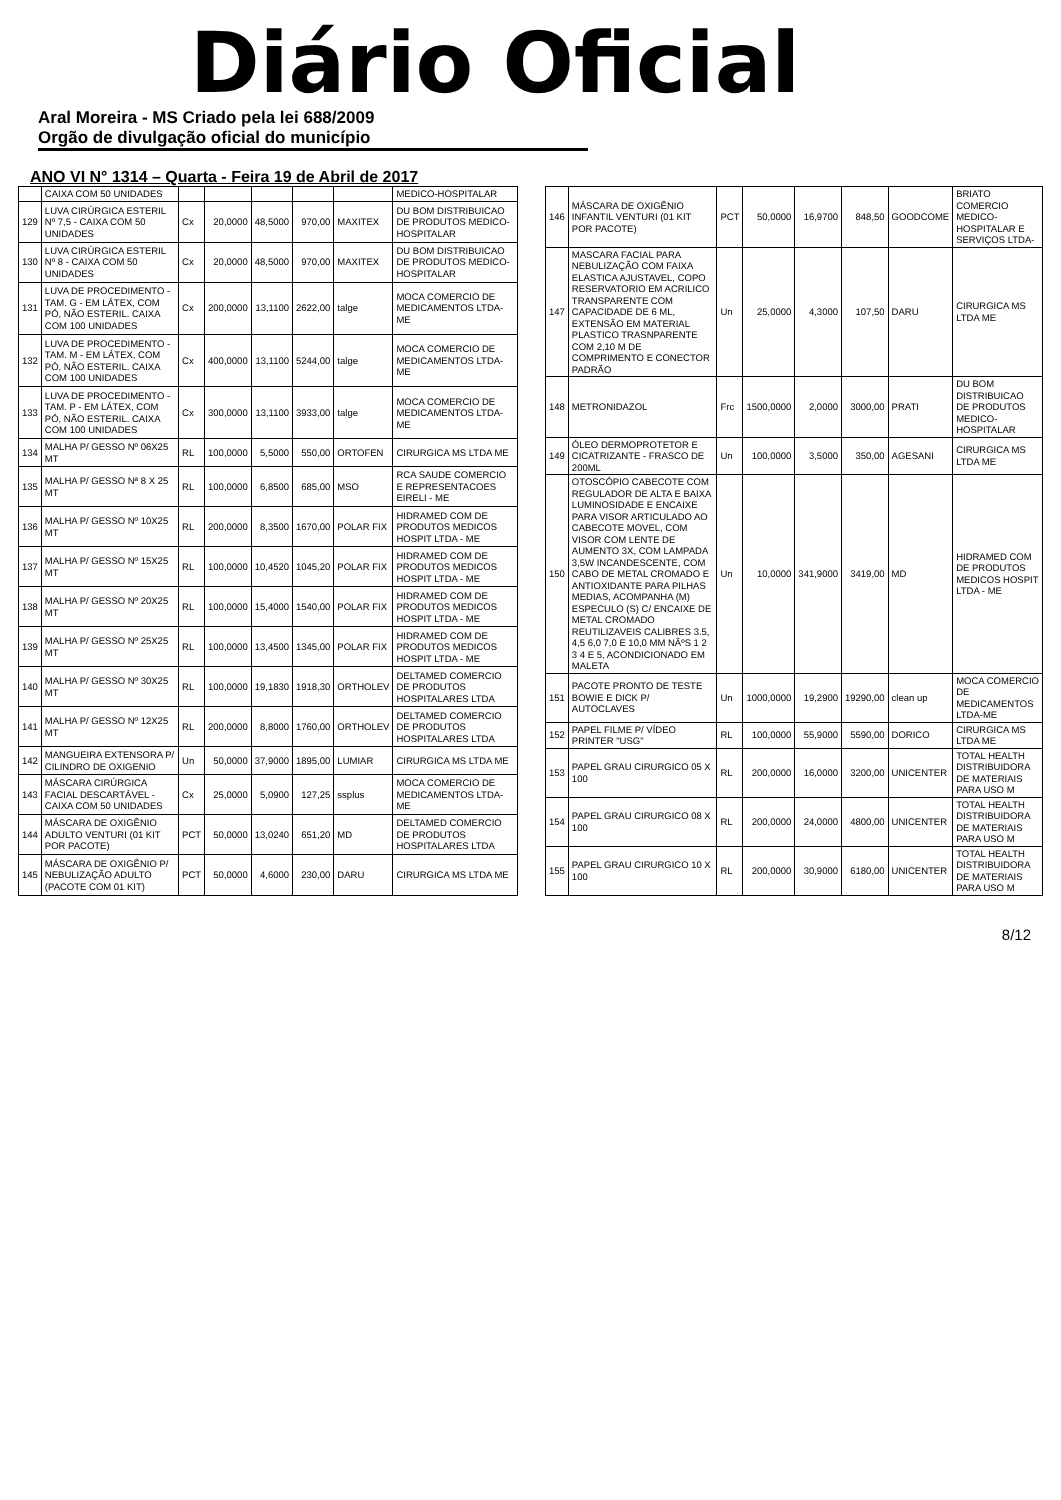Diário Oficial
Aral Moreira - MS Criado pela lei 688/2009
Orgão de divulgação oficial do município
ANO VI N° 1314 – Quarta - Feira 19 de Abril de 2017
| | CAIXA COM 50 UNIDADES | | | | | | MEDICO-HOSPITALAR |
| 129 | LUVA CIRÚRGICA ESTERIL Nº 7,5 - CAIXA COM 50 UNIDADES | Cx | 20,0000 | 48,5000 | 970,00 | MAXITEX | DU BOM DISTRIBUICAO DE PRODUTOS MEDICO-HOSPITALAR |
| 130 | LUVA CIRÚRGICA ESTERIL Nº 8 - CAIXA COM 50 UNIDADES | Cx | 20,0000 | 48,5000 | 970,00 | MAXITEX | DU BOM DISTRIBUICAO DE PRODUTOS MEDICO-HOSPITALAR |
| 131 | LUVA DE PROCEDIMENTO - TAM. G - EM LÁTEX, COM PÓ, NÃO ESTERIL. CAIXA COM 100 UNIDADES | Cx | 200,0000 | 13,1100 | 2622,00 | talge | MOCA COMERCIO DE MEDICAMENTOS LTDA-ME |
| 132 | LUVA DE PROCEDIMENTO - TAM. M - EM LÁTEX, COM PÓ, NÃO ESTERIL. CAIXA COM 100 UNIDADES | Cx | 400,0000 | 13,1100 | 5244,00 | talge | MOCA COMERCIO DE MEDICAMENTOS LTDA-ME |
| 133 | LUVA DE PROCEDIMENTO - TAM. P - EM LÁTEX, COM PÓ, NÃO ESTERIL. CAIXA COM 100 UNIDADES | Cx | 300,0000 | 13,1100 | 3933,00 | talge | MOCA COMERCIO DE MEDICAMENTOS LTDA-ME |
| 134 | MALHA P/ GESSO Nº 06X25 MT | RL | 100,0000 | 5,5000 | 550,00 | ORTOFEN | CIRURGICA MS LTDA ME |
| 135 | MALHA P/ GESSO Nª 8 X 25 MT | RL | 100,0000 | 6,8500 | 685,00 | MSO | RCA SAUDE COMERCIO E REPRESENTACOES EIRELI - ME |
| 136 | MALHA P/ GESSO Nº 10X25 MT | RL | 200,0000 | 8,3500 | 1670,00 | POLAR FIX | HIDRAMED COM DE PRODUTOS MEDICOS HOSPIT LTDA - ME |
| 137 | MALHA P/ GESSO Nº 15X25 MT | RL | 100,0000 | 10,4520 | 1045,20 | POLAR FIX | HIDRAMED COM DE PRODUTOS MEDICOS HOSPIT LTDA - ME |
| 138 | MALHA P/ GESSO Nº 20X25 MT | RL | 100,0000 | 15,4000 | 1540,00 | POLAR FIX | HIDRAMED COM DE PRODUTOS MEDICOS HOSPIT LTDA - ME |
| 139 | MALHA P/ GESSO Nº 25X25 MT | RL | 100,0000 | 13,4500 | 1345,00 | POLAR FIX | HIDRAMED COM DE PRODUTOS MEDICOS HOSPIT LTDA - ME |
| 140 | MALHA P/ GESSO Nº 30X25 MT | RL | 100,0000 | 19,1830 | 1918,30 | ORTHOLEV | DELTAMED COMERCIO DE PRODUTOS HOSPITALARES LTDA |
| 141 | MALHA P/ GESSO Nº 12X25 MT | RL | 200,0000 | 8,8000 | 1760,00 | ORTHOLEV | DELTAMED COMERCIO DE PRODUTOS HOSPITALARES LTDA |
| 142 | MANGUEIRA EXTENSORA P/ CILINDRO DE OXIGENIO | Un | 50,0000 | 37,9000 | 1895,00 | LUMIAR | CIRURGICA MS LTDA ME |
| 143 | MÁSCARA CIRÚRGICA FACIAL DESCARTÁVEL - CAIXA COM 50 UNIDADES | Cx | 25,0000 | 5,0900 | 127,25 | ssplus | MOCA COMERCIO DE MEDICAMENTOS LTDA-ME |
| 144 | MÁSCARA DE OXIGÊNIO ADULTO VENTURI (01 KIT POR PACOTE) | PCT | 50,0000 | 13,0240 | 651,20 | MD | DELTAMED COMERCIO DE PRODUTOS HOSPITALARES LTDA |
| 145 | MÁSCARA DE OXIGÊNIO P/ NEBULIZAÇÃO ADULTO (PACOTE COM 01 KIT) | PCT | 50,0000 | 4,6000 | 230,00 | DARU | CIRURGICA MS LTDA ME |
| 146 | MÁSCARA DE OXIGÊNIO INFANTIL VENTURI (01 KIT POR PACOTE) | PCT | 50,0000 | 16,9700 | 848,50 | GOODCOME | BRIATO COMERCIO MEDICO-HOSPITALAR E SERVIÇOS LTDA- |
| 147 | MASCARA FACIAL PARA NEBULIZAÇÃO COM FAIXA ELASTICA AJUSTAVEL, COPO RESERVATORIO EM ACRILICO TRANSPARENTE COM CAPACIDADE DE 6 ML, EXTENSÃO EM MATERIAL PLASTICO TRASNPARENTE COM 2,10 M DE COMPRIMENTO E CONECTOR PADRÃO | Un | 25,0000 | 4,3000 | 107,50 | DARU | CIRURGICA MS LTDA ME |
| 148 | METRONIDAZOL | Frc | 1500,0000 | 2,0000 | 3000,00 | PRATI | DU BOM DISTRIBUICAO DE PRODUTOS MEDICO-HOSPITALAR |
| 149 | ÓLEO DERMOPROTETOR E CICATRIZANTE - FRASCO DE 200ML | Un | 100,0000 | 3,5000 | 350,00 | AGESANI | CIRURGICA MS LTDA ME |
| 150 | OTOSCÓPIO CABECOTE COM REGULADOR DE ALTA E BAIXA LUMINOSIDADE E ENCAIXE PARA VISOR ARTICULADO AO CABECOTE MOVEL, COM VISOR COM LENTE DE AUMENTO 3X, COM LAMPADA 3,5W INCANDESCENTE, COM CABO DE METAL CROMADO E ANTIOXIDANTE PARA PILHAS MEDIAS, ACOMPANHA (M) ESPECULO (S) C/ ENCAIXE DE METAL CROMADO REUTILIZAVEIS CALIBRES 3.5, 4,5 6,0 7,0 E 10,0 MM NÂºS 1 2 3 4 E 5, ACONDICIONADO EM MALETA | Un | 10,0000 | 341,9000 | 3419,00 | MD | HIDRAMED COM DE PRODUTOS MEDICOS HOSPIT LTDA - ME |
| 151 | PACOTE PRONTO DE TESTE BOWIE E DICK P/ AUTOCLAVES | Un | 1000,0000 | 19,2900 | 19290,00 | clean up | MOCA COMERCIO DE MEDICAMENTOS LTDA-ME |
| 152 | PAPEL FILME P/ VÍDEO PRINTER "USG" | RL | 100,0000 | 55,9000 | 5590,00 | DORICO | CIRURGICA MS LTDA ME |
| 153 | PAPEL GRAU CIRURGICO 05 X 100 | RL | 200,0000 | 16,0000 | 3200,00 | UNICENTER | TOTAL HEALTH DISTRIBUIDORA DE MATERIAIS PARA USO M |
| 154 | PAPEL GRAU CIRURGICO 08 X 100 | RL | 200,0000 | 24,0000 | 4800,00 | UNICENTER | TOTAL HEALTH DISTRIBUIDORA DE MATERIAIS PARA USO M |
| 155 | PAPEL GRAU CIRURGICO 10 X 100 | RL | 200,0000 | 30,9000 | 6180,00 | UNICENTER | TOTAL HEALTH DISTRIBUIDORA DE MATERIAIS PARA USO M |
8/12